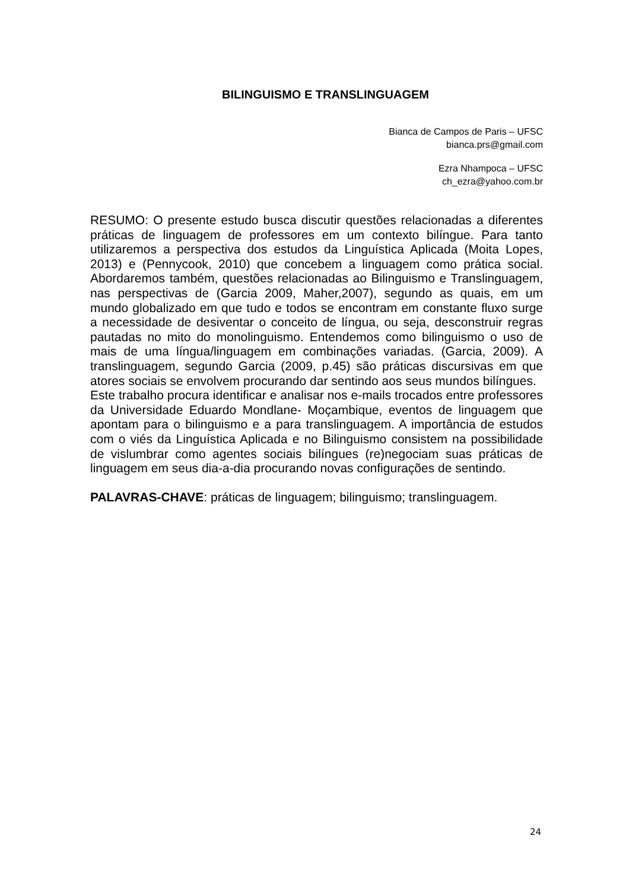BILINGUISMO E TRANSLINGUAGEM
Bianca de Campos de Paris – UFSC
bianca.prs@gmail.com
Ezra Nhampoca – UFSC
ch_ezra@yahoo.com.br
RESUMO: O presente estudo busca discutir questões relacionadas a diferentes práticas de linguagem de professores em um contexto bilíngue. Para tanto utilizaremos a perspectiva dos estudos da Linguística Aplicada (Moita Lopes, 2013) e (Pennycook, 2010) que concebem a linguagem como prática social. Abordaremos também, questões relacionadas ao Bilinguismo e Translinguagem, nas perspectivas de (Garcia 2009, Maher,2007), segundo as quais, em um mundo globalizado em que tudo e todos se encontram em constante fluxo surge a necessidade de desiventar o conceito de língua, ou seja, desconstruir regras pautadas no mito do monolinguismo. Entendemos como bilinguismo o uso de mais de uma língua/linguagem em combinações variadas. (Garcia, 2009). A translinguagem, segundo Garcia (2009, p.45) são práticas discursivas em que atores sociais se envolvem procurando dar sentindo aos seus mundos bilíngues.
Este trabalho procura identificar e analisar nos e-mails trocados entre professores da Universidade Eduardo Mondlane- Moçambique, eventos de linguagem que apontam para o bilinguismo e a para translinguagem. A importância de estudos com o viés da Linguística Aplicada e no Bilinguismo consistem na possibilidade de vislumbrar como agentes sociais bilíngues (re)negociam suas práticas de linguagem em seus dia-a-dia procurando novas configurações de sentindo.
PALAVRAS-CHAVE: práticas de linguagem; bilinguismo; translinguagem.
24